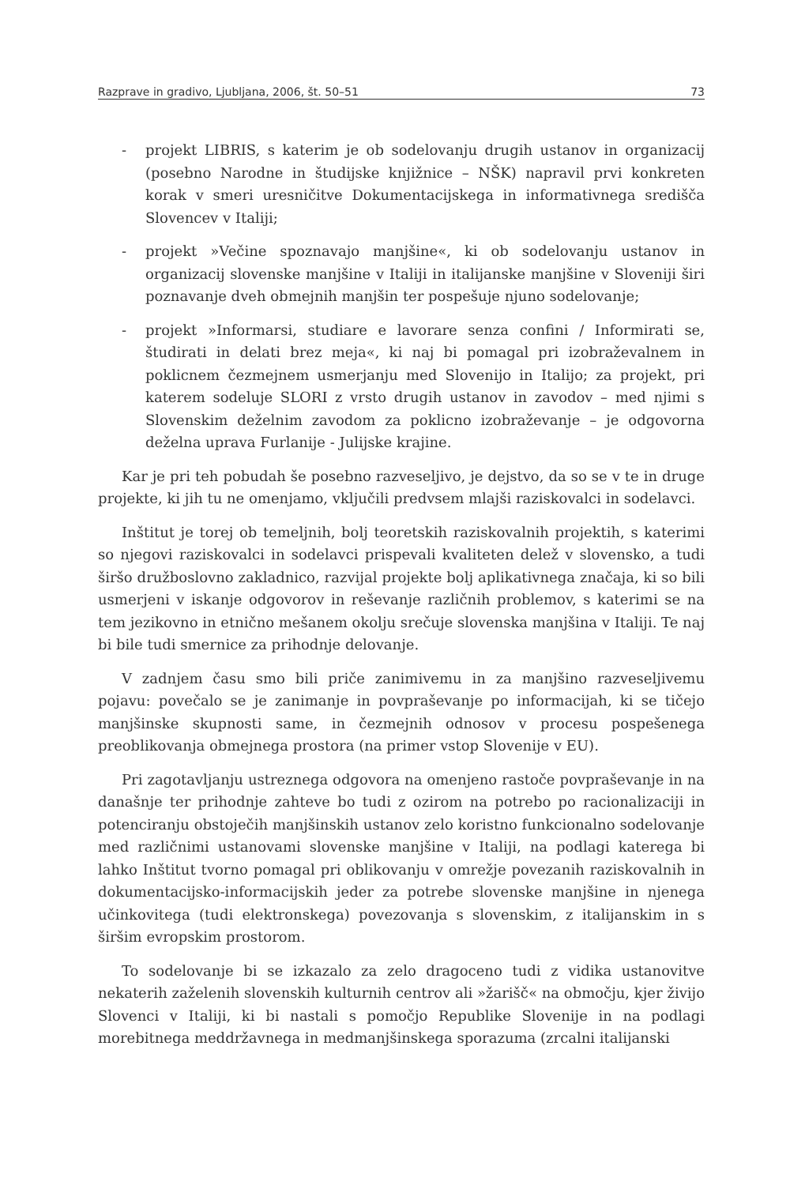Razprave in gradivo, Ljubljana, 2006, št. 50–51 73
- projekt LIBRIS, s katerim je ob sodelovanju drugih ustanov in organizacij (posebno Narodne in študijske knjižnice – NŠK) napravil prvi konkreten korak v smeri uresničitve Dokumentacijskega in informativnega središča Slovencev v Italiji;
- projekt »Večine spoznavajo manjšine«, ki ob sodelovanju ustanov in organizacij slovenske manjšine v Italiji in italijanske manjšine v Sloveniji širi poznavanje dveh obmejnih manjšin ter pospešuje njuno sodelovanje;
- projekt »Informarsi, studiare e lavorare senza confini / Informirati se, študirati in delati brez meja«, ki naj bi pomagal pri izobraževalnem in poklicnem čezmejnem usmerjanju med Slovenijo in Italijo; za projekt, pri katerem sodeluje SLORI z vrsto drugih ustanov in zavodov – med njimi s Slovenskim deželnim zavodom za poklicno izobraževanje – je odgovorna deželna uprava Furlanije - Julijske krajine.
Kar je pri teh pobudah še posebno razveseljivo, je dejstvo, da so se v te in druge projekte, ki jih tu ne omenjamo, vključili predvsem mlajši raziskovalci in sodelavci.
Inštitut je torej ob temeljnih, bolj teoretskih raziskovalnih projektih, s katerimi so njegovi raziskovalci in sodelavci prispevali kvaliteten delež v slovensko, a tudi širšo družboslovno zakladnico, razvijal projekte bolj aplikativnega značaja, ki so bili usmerjeni v iskanje odgovorov in reševanje različnih problemov, s katerimi se na tem jezikovno in etnično mešanem okolju srečuje slovenska manjšina v Italiji. Te naj bi bile tudi smernice za prihodnje delovanje.
V zadnjem času smo bili priče zanimivemu in za manjšino razveseljivemu pojavu: povečalo se je zanimanje in povpraševanje po informacijah, ki se tičejo manjšinske skupnosti same, in čezmejnih odnosov v procesu pospešenega preoblikovanja obmejnega prostora (na primer vstop Slovenije v EU).
Pri zagotavljanju ustreznega odgovora na omenjeno rastoče povpraševanje in na današnje ter prihodnje zahteve bo tudi z ozirom na potrebo po racionalizaciji in potenciranju obstoječih manjšinskih ustanov zelo koristno funkcionalno sodelovanje med različnimi ustanovami slovenske manjšine v Italiji, na podlagi katerega bi lahko Inštitut tvorno pomagal pri oblikovanju v omrežje povezanih raziskovalnih in dokumentacijsko-informacijskih jeder za potrebe slovenske manjšine in njenega učinkovitega (tudi elektronskega) povezovanja s slovenskim, z italijanskim in s širšim evropskim prostorom.
To sodelovanje bi se izkazalo za zelo dragoceno tudi z vidika ustanovitve nekaterih zaželenih slovenskih kulturnih centrov ali »žarišč« na območju, kjer živijo Slovenci v Italiji, ki bi nastali s pomočjo Republike Slovenije in na podlagi morebitnega meddržavnega in medmanjšinskega sporazuma (zrcalni italijanski